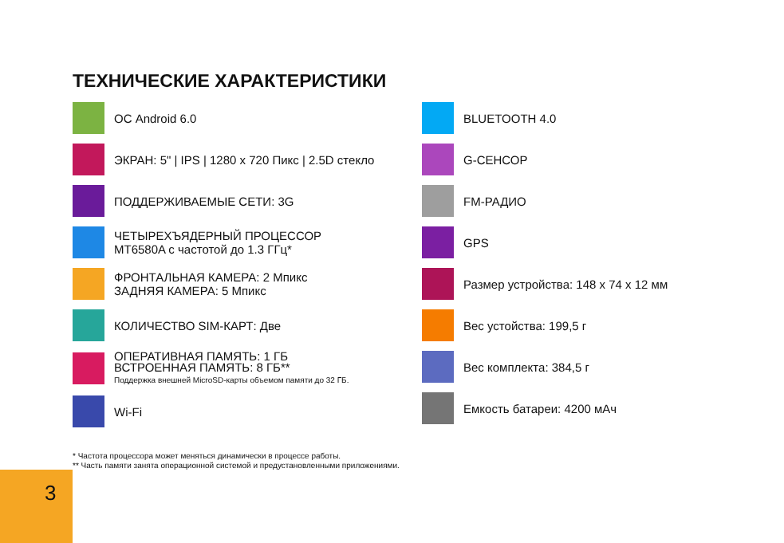ТЕХНИЧЕСКИЕ ХАРАКТЕРИСТИКИ
ОС Android 6.0
ЭКРАН: 5" | IPS | 1280 x 720 Пикс | 2.5D стекло
ПОДДЕРЖИВАЕМЫЕ СЕТИ: 3G
ЧЕТЫРЕХЪЯДЕРНЫЙ ПРОЦЕССОР
MT6580A с частотой до 1.3 ГГц*
ФРОНТАЛЬНАЯ КАМЕРА: 2 Мпикс
ЗАДНЯЯ КАМЕРА: 5 Мпикс
КОЛИЧЕСТВО SIM-КАРТ: Две
ОПЕРАТИВНАЯ ПАМЯТЬ: 1 ГБ
ВСТРОЕННАЯ ПАМЯТЬ: 8 ГБ**
Поддержка внешней MicroSD-карты объемом памяти до 32 ГБ.
Wi-Fi
BLUETOOTH 4.0
G-СЕНСОР
FM-РАДИО
GPS
Размер устройства: 148 x 74 x 12 мм
Вес устойства: 199,5 г
Вес комплекта: 384,5 г
Емкость батареи: 4200 мАч
* Частота процессора может меняться динамически в процессе работы.
** Часть памяти занята операционной системой и предустановленными приложениями.
3